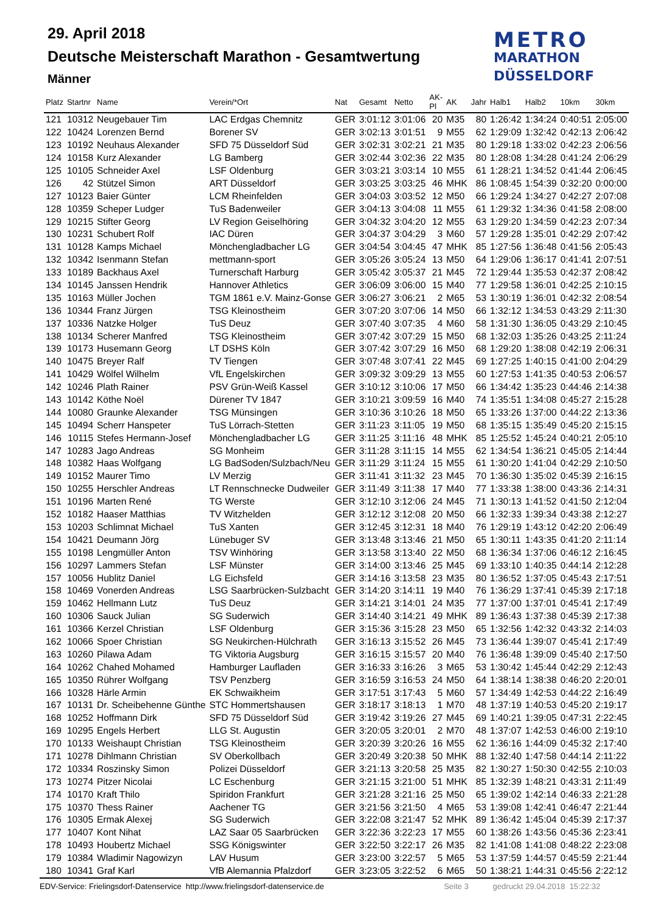29. April 2018
Deutsche Meisterschaft Marathon - Gesamtwertung
Männer
METRO
MARATHON
DÜSSELDORF
| Platz | Startnr | Name | Verein/*Ort | Nat | Gesamt | Netto | AK-Pl | AK | Jahr | Halb1 | Halb2 | 10km | 30km |
| --- | --- | --- | --- | --- | --- | --- | --- | --- | --- | --- | --- | --- | --- |
| 121 | 10312 | Neugebauer Tim | LAC Erdgas Chemnitz | GER | 3:01:12 | 3:01:06 | 20 | M35 | 80 | 1:26:42 | 1:34:24 | 0:40:51 | 2:05:00 |
| 122 | 10424 | Lorenzen Bernd | Borener SV | GER | 3:02:13 | 3:01:51 | 9 | M55 | 62 | 1:29:09 | 1:32:42 | 0:42:13 | 2:06:42 |
| 123 | 10192 | Neuhaus Alexander | SFD 75 Düsseldorf Süd | GER | 3:02:31 | 3:02:21 | 21 | M35 | 80 | 1:29:18 | 1:33:02 | 0:42:23 | 2:06:56 |
| 124 | 10158 | Kurz Alexander | LG Bamberg | GER | 3:02:44 | 3:02:36 | 22 | M35 | 80 | 1:28:08 | 1:34:28 | 0:41:24 | 2:06:29 |
| 125 | 10105 | Schneider Axel | LSF Oldenburg | GER | 3:03:21 | 3:03:14 | 10 | M55 | 61 | 1:28:21 | 1:34:52 | 0:41:44 | 2:06:45 |
| 126 | 42 | Stützel Simon | ART Düsseldorf | GER | 3:03:25 | 3:03:25 | 46 | MHK | 86 | 1:08:45 | 1:54:39 | 0:32:20 | 0:00:00 |
| 127 | 10123 | Baier Günter | LCM Rheinfelden | GER | 3:04:03 | 3:03:52 | 12 | M50 | 66 | 1:29:24 | 1:34:27 | 0:42:27 | 2:07:08 |
| 128 | 10359 | Scheper Ludger | TuS Badenweiler | GER | 3:04:13 | 3:04:08 | 11 | M55 | 61 | 1:29:32 | 1:34:36 | 0:41:58 | 2:08:00 |
| 129 | 10215 | Stifter Georg | LV Region Geiselhöring | GER | 3:04:32 | 3:04:20 | 12 | M55 | 63 | 1:29:20 | 1:34:59 | 0:42:23 | 2:07:34 |
| 130 | 10231 | Schubert Rolf | IAC Düren | GER | 3:04:37 | 3:04:29 | 3 | M60 | 57 | 1:29:28 | 1:35:01 | 0:42:29 | 2:07:42 |
| 131 | 10128 | Kamps Michael | Mönchengladbacher LG | GER | 3:04:54 | 3:04:45 | 47 | MHK | 85 | 1:27:56 | 1:36:48 | 0:41:56 | 2:05:43 |
| 132 | 10342 | Isenmann Stefan | mettmann-sport | GER | 3:05:26 | 3:05:24 | 13 | M50 | 64 | 1:29:06 | 1:36:17 | 0:41:41 | 2:07:51 |
| 133 | 10189 | Backhaus Axel | Turnerschaft Harburg | GER | 3:05:42 | 3:05:37 | 21 | M45 | 72 | 1:29:44 | 1:35:53 | 0:42:37 | 2:08:42 |
| 134 | 10145 | Janssen Hendrik | Hannover Athletics | GER | 3:06:09 | 3:06:00 | 15 | M40 | 77 | 1:29:58 | 1:36:01 | 0:42:25 | 2:10:15 |
| 135 | 10163 | Müller Jochen | TGM 1861 e.V. Mainz-Gonse | GER | 3:06:27 | 3:06:21 | 2 | M65 | 53 | 1:30:19 | 1:36:01 | 0:42:32 | 2:08:54 |
| 136 | 10344 | Franz Jürgen | TSG Kleinostheim | GER | 3:07:20 | 3:07:06 | 14 | M50 | 66 | 1:32:12 | 1:34:53 | 0:43:29 | 2:11:30 |
| 137 | 10336 | Natzke Holger | TuS Deuz | GER | 3:07:40 | 3:07:35 | 4 | M60 | 58 | 1:31:30 | 1:36:05 | 0:43:29 | 2:10:45 |
| 138 | 10134 | Scherer Manfred | TSG Kleinostheim | GER | 3:07:42 | 3:07:29 | 15 | M50 | 68 | 1:32:03 | 1:35:26 | 0:43:25 | 2:11:24 |
| 139 | 10173 | Husemann Georg | LT DSHS Köln | GER | 3:07:42 | 3:07:29 | 16 | M50 | 68 | 1:29:20 | 1:38:08 | 0:42:19 | 2:06:31 |
| 140 | 10475 | Breyer Ralf | TV Tiengen | GER | 3:07:48 | 3:07:41 | 22 | M45 | 69 | 1:27:25 | 1:40:15 | 0:41:00 | 2:04:29 |
| 141 | 10429 | Wölfel Wilhelm | VfL Engelskirchen | GER | 3:09:32 | 3:09:29 | 13 | M55 | 60 | 1:27:53 | 1:41:35 | 0:40:53 | 2:06:57 |
| 142 | 10246 | Plath Rainer | PSV Grün-Weiß Kassel | GER | 3:10:12 | 3:10:06 | 17 | M50 | 66 | 1:34:42 | 1:35:23 | 0:44:46 | 2:14:38 |
| 143 | 10142 | Köthe Noël | Dürener TV 1847 | GER | 3:10:21 | 3:09:59 | 16 | M40 | 74 | 1:35:51 | 1:34:08 | 0:45:27 | 2:15:28 |
| 144 | 10080 | Graunke Alexander | TSG Münsingen | GER | 3:10:36 | 3:10:26 | 18 | M50 | 65 | 1:33:26 | 1:37:00 | 0:44:22 | 2:13:36 |
| 145 | 10494 | Scherr Hanspeter | TuS Lörrach-Stetten | GER | 3:11:23 | 3:11:05 | 19 | M50 | 68 | 1:35:15 | 1:35:49 | 0:45:20 | 2:15:15 |
| 146 | 10115 | Stefes Hermann-Josef | Mönchengladbacher LG | GER | 3:11:25 | 3:11:16 | 48 | MHK | 85 | 1:25:52 | 1:45:24 | 0:40:21 | 2:05:10 |
| 147 | 10283 | Jago Andreas | SG Monheim | GER | 3:11:28 | 3:11:15 | 14 | M55 | 62 | 1:34:54 | 1:36:21 | 0:45:05 | 2:14:44 |
| 148 | 10382 | Haas Wolfgang | LG BadSoden/Sulzbach/Neu | GER | 3:11:29 | 3:11:24 | 15 | M55 | 61 | 1:30:20 | 1:41:04 | 0:42:29 | 2:10:50 |
| 149 | 10152 | Maurer Timo | LV Merzig | GER | 3:11:41 | 3:11:32 | 23 | M45 | 70 | 1:36:30 | 1:35:02 | 0:45:39 | 2:16:15 |
| 150 | 10255 | Herschler Andreas | LT Rennschnecke Dudweiler | GER | 3:11:49 | 3:11:38 | 17 | M40 | 77 | 1:33:38 | 1:38:00 | 0:43:36 | 2:14:31 |
| 151 | 10196 | Marten René | TG Werste | GER | 3:12:10 | 3:12:06 | 24 | M45 | 71 | 1:30:13 | 1:41:52 | 0:41:50 | 2:12:04 |
| 152 | 10182 | Haaser Matthias | TV Witzhelden | GER | 3:12:12 | 3:12:08 | 20 | M50 | 66 | 1:32:33 | 1:39:34 | 0:43:38 | 2:12:27 |
| 153 | 10203 | Schlimnat Michael | TuS Xanten | GER | 3:12:45 | 3:12:31 | 18 | M40 | 76 | 1:29:19 | 1:43:12 | 0:42:20 | 2:06:49 |
| 154 | 10421 | Deumann Jörg | Lünebuger SV | GER | 3:13:48 | 3:13:46 | 21 | M50 | 65 | 1:30:11 | 1:43:35 | 0:41:20 | 2:11:14 |
| 155 | 10198 | Lengmüller Anton | TSV Winhöring | GER | 3:13:58 | 3:13:40 | 22 | M50 | 68 | 1:36:34 | 1:37:06 | 0:46:12 | 2:16:45 |
| 156 | 10297 | Lammers Stefan | LSF Münster | GER | 3:14:00 | 3:13:46 | 25 | M45 | 69 | 1:33:10 | 1:40:35 | 0:44:14 | 2:12:28 |
| 157 | 10056 | Hublitz Daniel | LG Eichsfeld | GER | 3:14:16 | 3:13:58 | 23 | M35 | 80 | 1:36:52 | 1:37:05 | 0:45:43 | 2:17:51 |
| 158 | 10469 | Vonerden Andreas | LSG Saarbrücken-Sulzbacht | GER | 3:14:20 | 3:14:11 | 19 | M40 | 76 | 1:36:29 | 1:37:41 | 0:45:39 | 2:17:18 |
| 159 | 10462 | Hellmann Lutz | TuS Deuz | GER | 3:14:21 | 3:14:01 | 24 | M35 | 77 | 1:37:00 | 1:37:01 | 0:45:41 | 2:17:49 |
| 160 | 10306 | Sauck Julian | SG Suderwich | GER | 3:14:40 | 3:14:21 | 49 | MHK | 89 | 1:36:43 | 1:37:38 | 0:45:39 | 2:17:38 |
| 161 | 10366 | Kerzel Christian | LSF Oldenburg | GER | 3:15:36 | 3:15:28 | 23 | M50 | 65 | 1:32:56 | 1:42:32 | 0:43:32 | 2:14:03 |
| 162 | 10066 | Spoer Christian | SG Neukirchen-Hülchrath | GER | 3:16:13 | 3:15:52 | 26 | M45 | 73 | 1:36:44 | 1:39:07 | 0:45:41 | 2:17:49 |
| 163 | 10260 | Pilawa Adam | TG Viktoria Augsburg | GER | 3:16:15 | 3:15:57 | 20 | M40 | 76 | 1:36:48 | 1:39:09 | 0:45:40 | 2:17:50 |
| 164 | 10262 | Chahed Mohamed | Hamburger Laufladen | GER | 3:16:33 | 3:16:26 | 3 | M65 | 53 | 1:30:42 | 1:45:44 | 0:42:29 | 2:12:43 |
| 165 | 10350 | Rührer Wolfgang | TSV Penzberg | GER | 3:16:59 | 3:16:53 | 24 | M50 | 64 | 1:38:14 | 1:38:38 | 0:46:20 | 2:20:01 |
| 166 | 10328 | Härle Armin | EK Schwaikheim | GER | 3:17:51 | 3:17:43 | 5 | M60 | 57 | 1:34:49 | 1:42:53 | 0:44:22 | 2:16:49 |
| 167 | 10131 | Dr. Scheibehenne Günthe | STC Hommertshausen | GER | 3:18:17 | 3:18:13 | 1 | M70 | 48 | 1:37:19 | 1:40:53 | 0:45:20 | 2:19:17 |
| 168 | 10252 | Hoffmann Dirk | SFD 75 Düsseldorf Süd | GER | 3:19:42 | 3:19:26 | 27 | M45 | 69 | 1:40:21 | 1:39:05 | 0:47:31 | 2:22:45 |
| 169 | 10295 | Engels Herbert | LLG St. Augustin | GER | 3:20:05 | 3:20:01 | 2 | M70 | 48 | 1:37:07 | 1:42:53 | 0:46:00 | 2:19:10 |
| 170 | 10133 | Weishaupt Christian | TSG Kleinostheim | GER | 3:20:39 | 3:20:26 | 16 | M55 | 62 | 1:36:16 | 1:44:09 | 0:45:32 | 2:17:40 |
| 171 | 10278 | Dihlmann Christian | SV Oberkollbach | GER | 3:20:49 | 3:20:38 | 50 | MHK | 88 | 1:32:40 | 1:47:58 | 0:44:14 | 2:11:22 |
| 172 | 10334 | Roszinsky Simon | Polizei Düsseldorf | GER | 3:21:13 | 3:20:58 | 25 | M35 | 82 | 1:30:27 | 1:50:30 | 0:42:55 | 2:10:03 |
| 173 | 10274 | Pitzer Nicolai | LC Eschenburg | GER | 3:21:15 | 3:21:00 | 51 | MHK | 85 | 1:32:39 | 1:48:21 | 0:43:31 | 2:11:49 |
| 174 | 10170 | Kraft Thilo | Spiridon Frankfurt | GER | 3:21:28 | 3:21:16 | 25 | M50 | 65 | 1:39:02 | 1:42:14 | 0:46:33 | 2:21:28 |
| 175 | 10370 | Thess Rainer | Aachener TG | GER | 3:21:56 | 3:21:50 | 4 | M65 | 53 | 1:39:08 | 1:42:41 | 0:46:47 | 2:21:44 |
| 176 | 10305 | Ermak Alexej | SG Suderwich | GER | 3:22:08 | 3:21:47 | 52 | MHK | 89 | 1:36:42 | 1:45:04 | 0:45:39 | 2:17:37 |
| 177 | 10407 | Kont Nihat | LAZ Saar 05 Saarbrücken | GER | 3:22:36 | 3:22:23 | 17 | M55 | 60 | 1:38:26 | 1:43:56 | 0:45:36 | 2:23:41 |
| 178 | 10493 | Houbertz Michael | SSG Königswinter | GER | 3:22:50 | 3:22:17 | 26 | M35 | 82 | 1:41:08 | 1:41:08 | 0:48:22 | 2:23:08 |
| 179 | 10384 | Wladimir Nagowizyn | LAV Husum | GER | 3:23:00 | 3:22:57 | 5 | M65 | 53 | 1:37:59 | 1:44:57 | 0:45:59 | 2:21:44 |
| 180 | 10341 | Graf Karl | VfB Alemannia Pfalzdorf | GER | 3:23:05 | 3:22:52 | 6 | M65 | 50 | 1:38:21 | 1:44:31 | 0:45:56 | 2:22:12 |
EDV-Service: Frielingsdorf-Datenservice http://www.frielingsdorf-datenservice.de Seite 3 gedruckt 29.04.2018 15:22:32